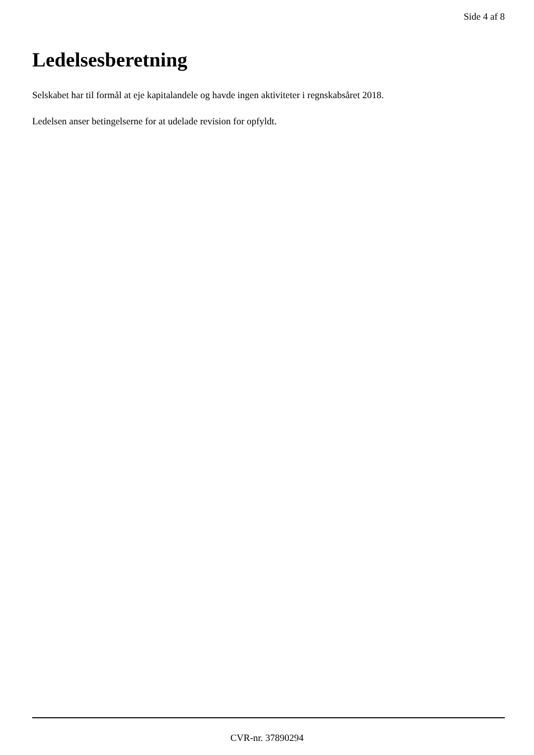Side 4 af 8
Ledelsesberetning
Selskabet har til formål at eje kapitalandele og havde ingen aktiviteter i regnskabsåret 2018.
Ledelsen anser betingelserne for at udelade revision for opfyldt.
CVR-nr. 37890294